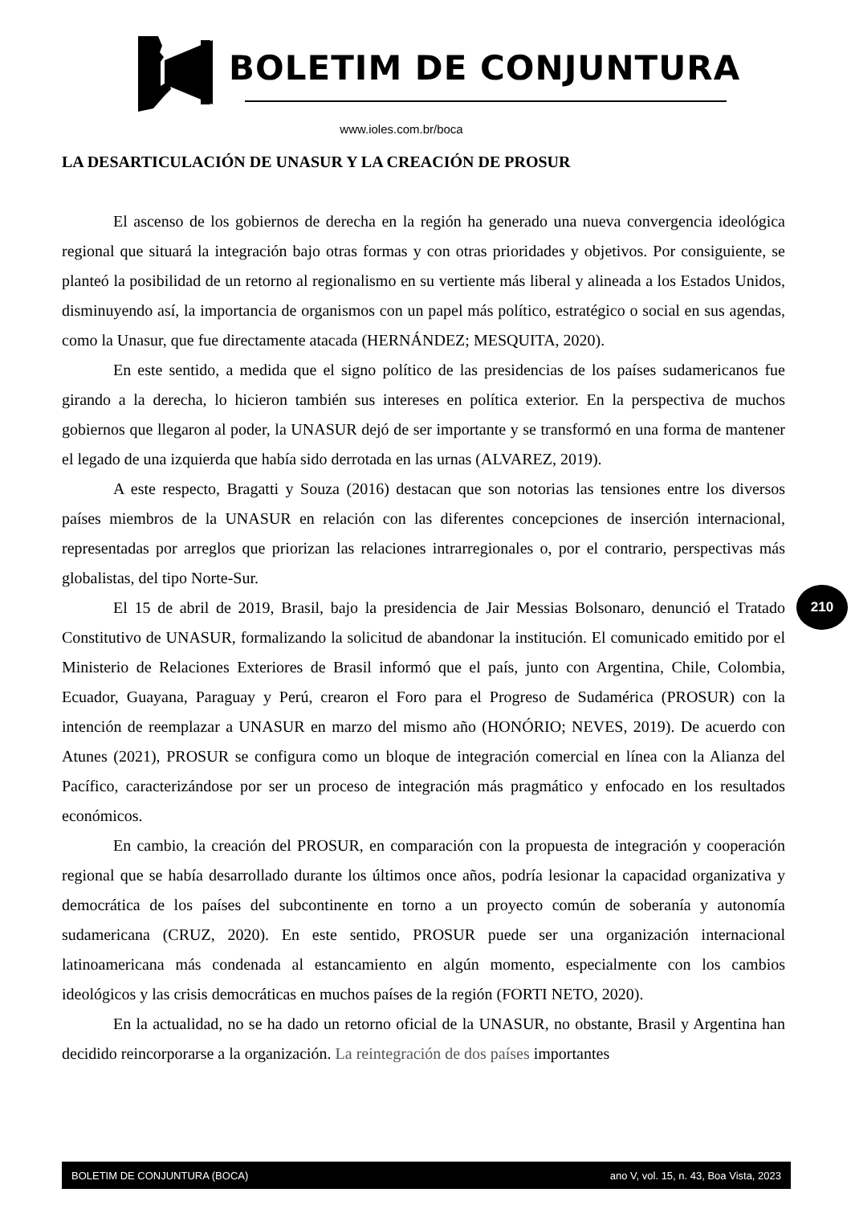BOLETIM DE CONJUNTURA
www.ioles.com.br/boca
LA DESARTICULACIÓN DE UNASUR Y LA CREACIÓN DE PROSUR
El ascenso de los gobiernos de derecha en la región ha generado una nueva convergencia ideológica regional que situará la integración bajo otras formas y con otras prioridades y objetivos. Por consiguiente, se planteó la posibilidad de un retorno al regionalismo en su vertiente más liberal y alineada a los Estados Unidos, disminuyendo así, la importancia de organismos con un papel más político, estratégico o social en sus agendas, como la Unasur, que fue directamente atacada (HERNÁNDEZ; MESQUITA, 2020).
En este sentido, a medida que el signo político de las presidencias de los países sudamericanos fue girando a la derecha, lo hicieron también sus intereses en política exterior. En la perspectiva de muchos gobiernos que llegaron al poder, la UNASUR dejó de ser importante y se transformó en una forma de mantener el legado de una izquierda que había sido derrotada en las urnas (ALVAREZ, 2019).
A este respecto, Bragatti y Souza (2016) destacan que son notorias las tensiones entre los diversos países miembros de la UNASUR en relación con las diferentes concepciones de inserción internacional, representadas por arreglos que priorizan las relaciones intrarregionales o, por el contrario, perspectivas más globalistas, del tipo Norte-Sur.
El 15 de abril de 2019, Brasil, bajo la presidencia de Jair Messias Bolsonaro, denunció el Tratado Constitutivo de UNASUR, formalizando la solicitud de abandonar la institución. El comunicado emitido por el Ministerio de Relaciones Exteriores de Brasil informó que el país, junto con Argentina, Chile, Colombia, Ecuador, Guayana, Paraguay y Perú, crearon el Foro para el Progreso de Sudamérica (PROSUR) con la intención de reemplazar a UNASUR en marzo del mismo año (HONÓRIO; NEVES, 2019). De acuerdo con Atunes (2021), PROSUR se configura como un bloque de integración comercial en línea con la Alianza del Pacífico, caracterizándose por ser un proceso de integración más pragmático y enfocado en los resultados económicos.
En cambio, la creación del PROSUR, en comparación con la propuesta de integración y cooperación regional que se había desarrollado durante los últimos once años, podría lesionar la capacidad organizativa y democrática de los países del subcontinente en torno a un proyecto común de soberanía y autonomía sudamericana (CRUZ, 2020). En este sentido, PROSUR puede ser una organización internacional latinoamericana más condenada al estancamiento en algún momento, especialmente con los cambios ideológicos y las crisis democráticas en muchos países de la región (FORTI NETO, 2020).
En la actualidad, no se ha dado un retorno oficial de la UNASUR, no obstante, Brasil y Argentina han decidido reincorporarse a la organización. La reintegración de dos países importantes
210
BOLETIM DE CONJUNTURA (BOCA) ano V, vol. 15, n. 43, Boa Vista, 2023